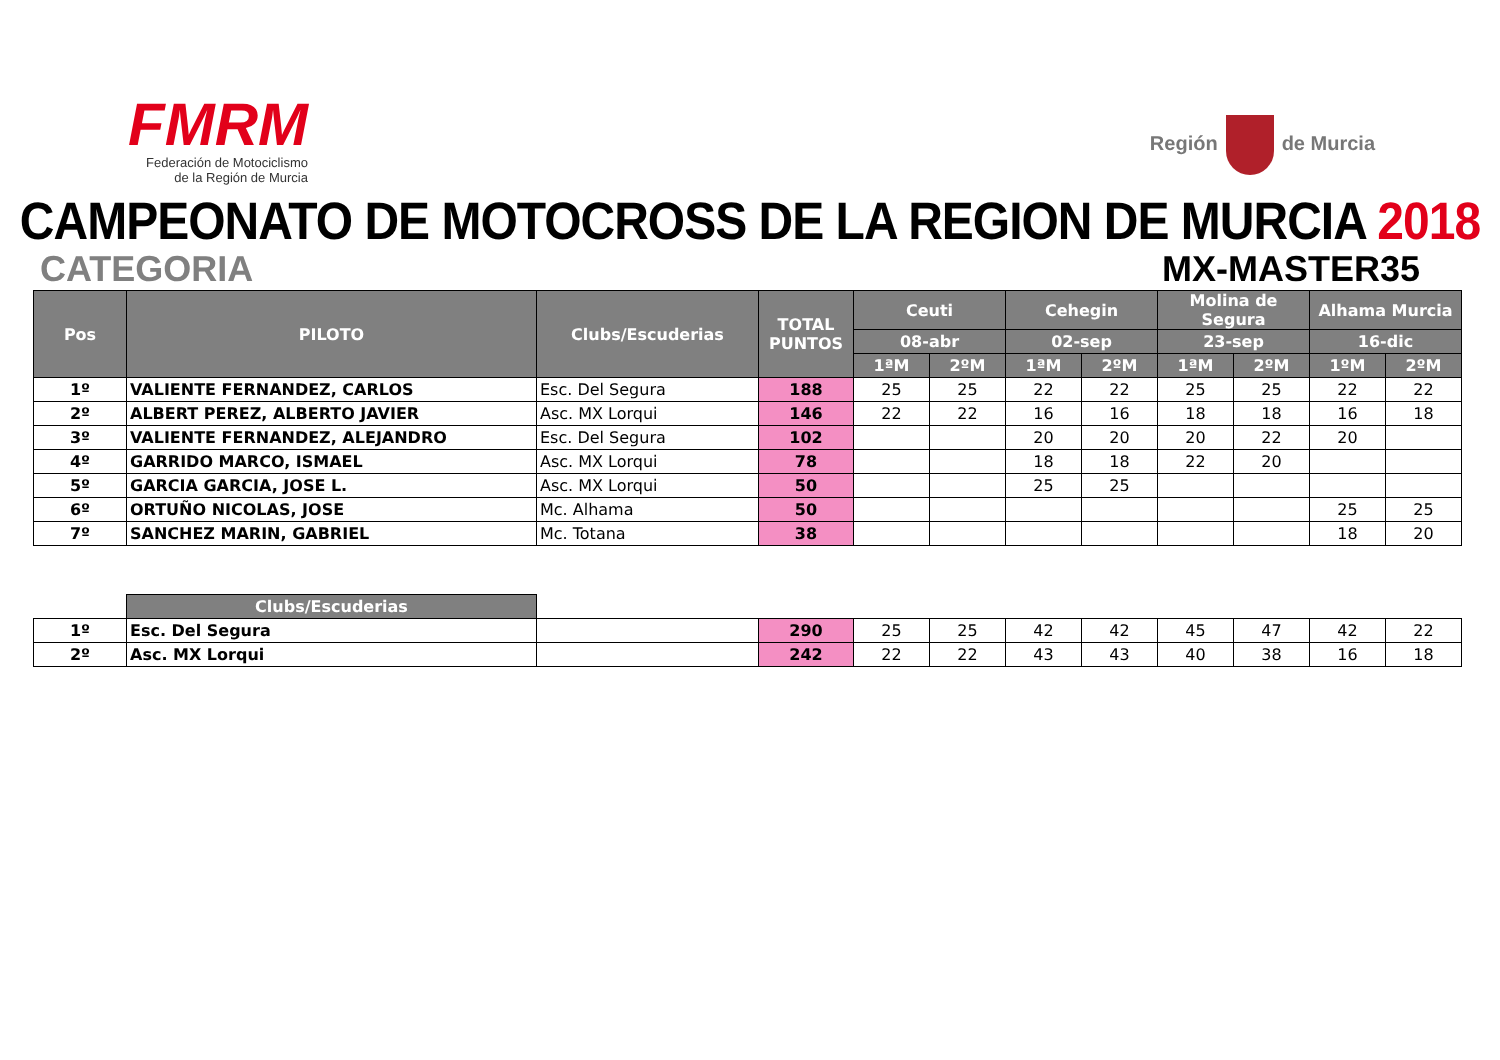FMRM
Federación de Motociclismo
de la Región de Murcia
Región de Murcia
CAMPEONATO DE MOTOCROSS DE LA REGION DE MURCIA 2018
CATEGORIA MX-MASTER35
| Pos | PILOTO | Clubs/Escuderias | TOTAL PUNTOS | Ceuti | | Cehegin | | Molina de Segura | | Alhama Murcia | |
| --- | --- | --- | --- | --- | --- | --- | --- | --- | --- | --- | --- |
| | | | | 08-abr | | 02-sep | | 23-sep | | 16-dic | |
| | | | | 1ªM | 2ºM | 1ªM | 2ºM | 1ªM | 2ºM | 1ºM | 2ºM |
| 1º | VALIENTE FERNANDEZ, CARLOS | Esc. Del Segura | 188 | 25 | 25 | 22 | 22 | 25 | 25 | 22 | 22 |
| 2º | ALBERT PEREZ, ALBERTO JAVIER | Asc. MX Lorqui | 146 | 22 | 22 | 16 | 16 | 18 | 18 | 16 | 18 |
| 3º | VALIENTE FERNANDEZ, ALEJANDRO | Esc. Del Segura | 102 | | | 20 | 20 | 20 | 22 | 20 | |
| 4º | GARRIDO MARCO, ISMAEL | Asc. MX Lorqui | 78 | | | 18 | 18 | 22 | 20 | | |
| 5º | GARCIA GARCIA, JOSE L. | Asc. MX Lorqui | 50 | | | 25 | 25 | | | | |
| 6º | ORTUÑO NICOLAS, JOSE | Mc. Alhama | 50 | | | | | | | 25 | 25 |
| 7º | SANCHEZ MARIN, GABRIEL | Mc. Totana | 38 | | | | | | | 18 | 20 |
| | Clubs/Escuderias | | | | | | | | | | |
| 1º | Esc. Del Segura | | 290 | 25 | 25 | 42 | 42 | 45 | 47 | 42 | 22 |
| 2º | Asc. MX Lorqui | | 242 | 22 | 22 | 43 | 43 | 40 | 38 | 16 | 18 |